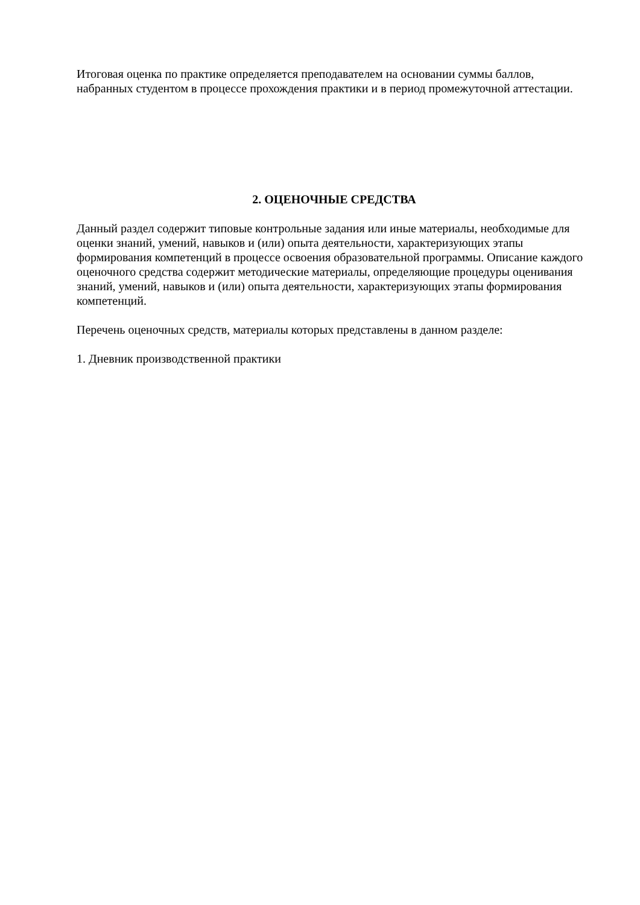Итоговая оценка по практике определяется преподавателем на основании суммы баллов, набранных студентом в процессе прохождения практики и в период промежуточной аттестации.
2. ОЦЕНОЧНЫЕ СРЕДСТВА
Данный раздел содержит типовые контрольные задания или иные материалы, необходимые для оценки знаний, умений, навыков и (или) опыта деятельности, характеризующих этапы формирования компетенций в процессе освоения образовательной программы. Описание каждого оценочного средства содержит методические материалы, определяющие процедуры оценивания знаний, умений, навыков и (или) опыта деятельности, характеризующих этапы формирования компетенций.
Перечень оценочных средств, материалы которых представлены в данном разделе:
1. Дневник производственной практики